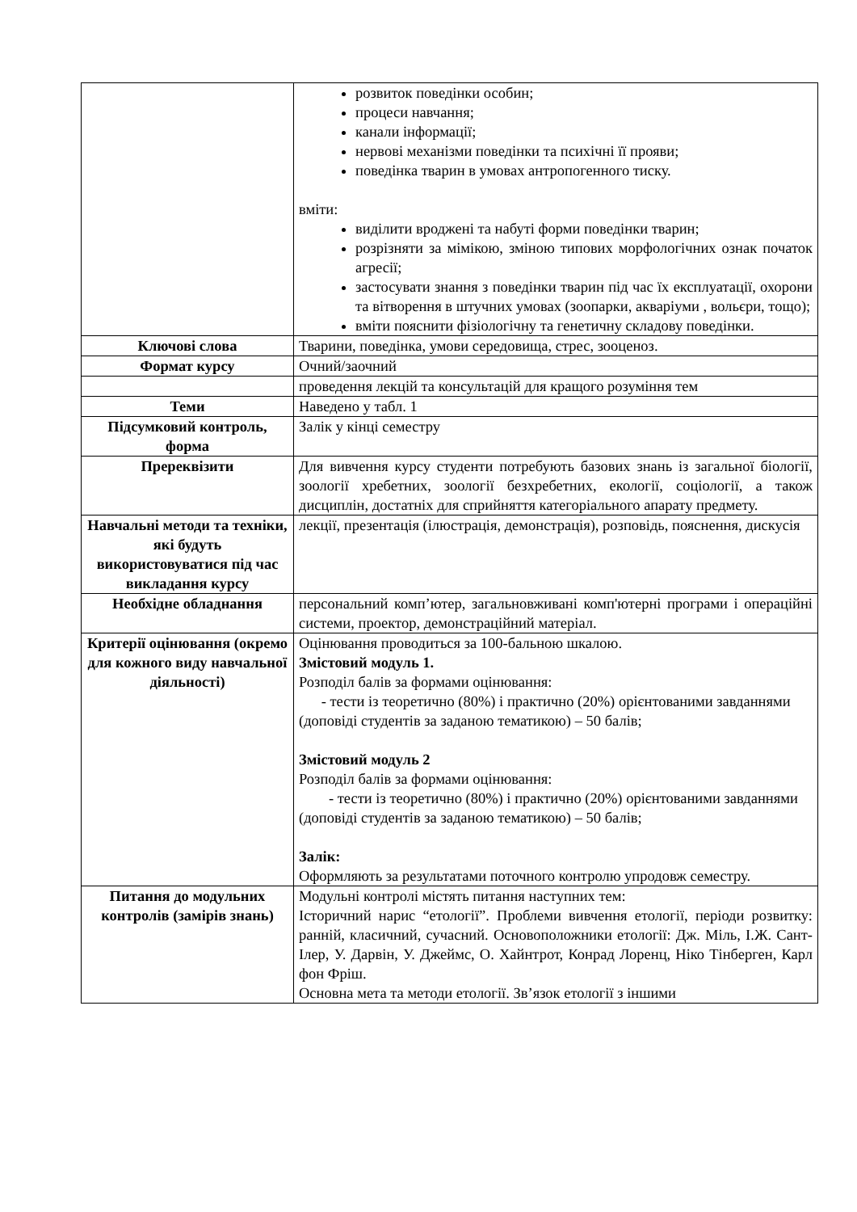| | розвиток поведінки особин; процеси навчання; канали інформації; нервові механізми поведінки та психічні її прояви; поведінка тварин в умовах антропогенного тиску. вміти: виділити вроджені та набуті форми поведінки тварин; розрізняти за мімікою, зміною типових морфологічних ознак початок агресії; застосувати знання з поведінки тварин під час їх експлуатації, охорони та вітворення в штучних умовах (зоопарки, акваріуми , вольєри, тощо); вміти пояснити фізіологічну та генетичну складову поведінки. |
| Ключові слова | Тварини, поведінка, умови середовища, стрес, зооценоз. |
| Формат курсу | Очний/заочний |
| | проведення лекцій та консультацій для кращого розуміння тем |
| Теми | Наведено у табл. 1 |
| Підсумковий контроль, форма | Залік у кінці семестру |
| Пререквізити | Для вивчення курсу студенти потребують базових знань із загальної біології, зоології хребетних, зоології безхребетних, екології, соціології, а також дисциплін, достатніх для сприйняття категоріального апарату предмету. |
| Навчальні методи та техніки, які будуть використовуватися під час викладання курсу | лекції, презентація (ілюстрація, демонстрація), розповідь, пояснення, дискусія |
| Необхідне обладнання | персональний комп’ютер, загальновживані комп'ютерні програми і операційні системи, проектор, демонстраційний матеріал. |
| Критерії оцінювання (окремо для кожного виду навчальної діяльності) | Оцінювання проводиться за 100-бальною шкалою. Змістовий модуль 1. Розподіл балів за формами оцінювання: - тести із теоретично (80%) і практично (20%) орієнтованими завданнями (доповіді студентів за заданою тематикою) – 50 балів; Змістовий модуль 2 Розподіл балів за формами оцінювання: - тести із теоретично (80%) і практично (20%) орієнтованими завданнями (доповіді студентів за заданою тематикою) – 50 балів; Залік: Оформляють за результатами поточного контролю упродовж семестру. |
| Питання до модульних контролів (замірів знань) | Модульні контролі містять питання наступних тем: Історичний нарис “етології”. Проблеми вивчення етології, періоди розвитку: ранній, класичний, сучасний. Основоположники етології: Дж. Міль, І.Ж. Сант-Ілер, У. Дарвін, У. Джеймс, О. Хайнтрот, Конрад Лоренц, Ніко Тінберген, Карл фон Фріш. Основна мета та методи етології. Зв’язок етології з іншими |